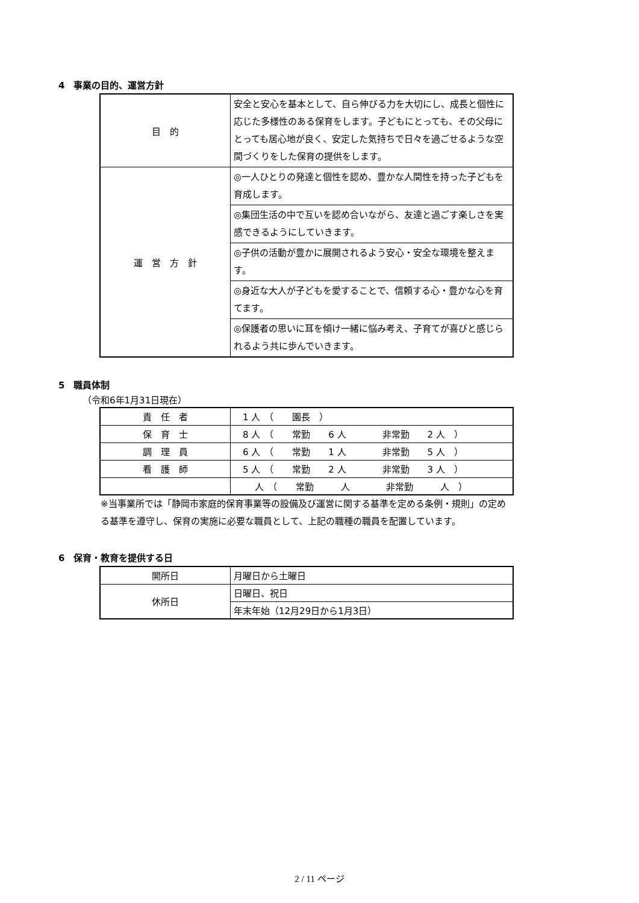4　事業の目的、運営方針
| 目 的 | 安全と安心を基本として、自ら伸びる力を大切にし、成長と個性に応じた多様性のある保育をします。子どもにとっても、その父母にとっても居心地が良く、安定した気持ちで日々を過ごせるような空間づくりをした保育の提供をします。 |
| 運 営 方 針 | ◎一人ひとりの発達と個性を認め、豊かな人間性を持った子どもを育成します。 |
| | ◎集団生活の中で互いを認め合いながら、友達と過ごす楽しさを実感できるようにしていきます。 |
| | ◎子供の活動が豊かに展開されるよう安心・安全な環境を整えます。 |
| | ◎身近な大人が子どもを愛することで、信頼する心・豊かな心を育てます。 |
| | ◎保護者の思いに耳を傾け一緒に悩み考え、子育てが喜びと感じられるよう共に歩んでいきます。 |
5　職員体制
（令和6年1月31日現在）
| 責 任 者 | 1 人 （ 園長 ） |
| 保 育 士 | 8 人 （ 常勤 6 人 非常勤 2 人 ） |
| 調 理 員 | 6 人 （ 常勤 1 人 非常勤 5 人 ） |
| 看 護 師 | 5 人 （ 常勤 2 人 非常勤 3 人 ） |
| | 人 （ 常勤 人 非常勤 人 ） |
※当事業所では「静岡市家庭的保育事業等の設備及び運営に関する基準を定める条例・規則」の定める基準を遵守し、保育の実施に必要な職員として、上記の職種の職員を配置しています。
6　保育・教育を提供する日
| 開所日 | 月曜日から土曜日 |
| 休所日 | 日曜日、祝日 |
| | 年末年始（12月29日から1月3日） |
2 / 11 ページ